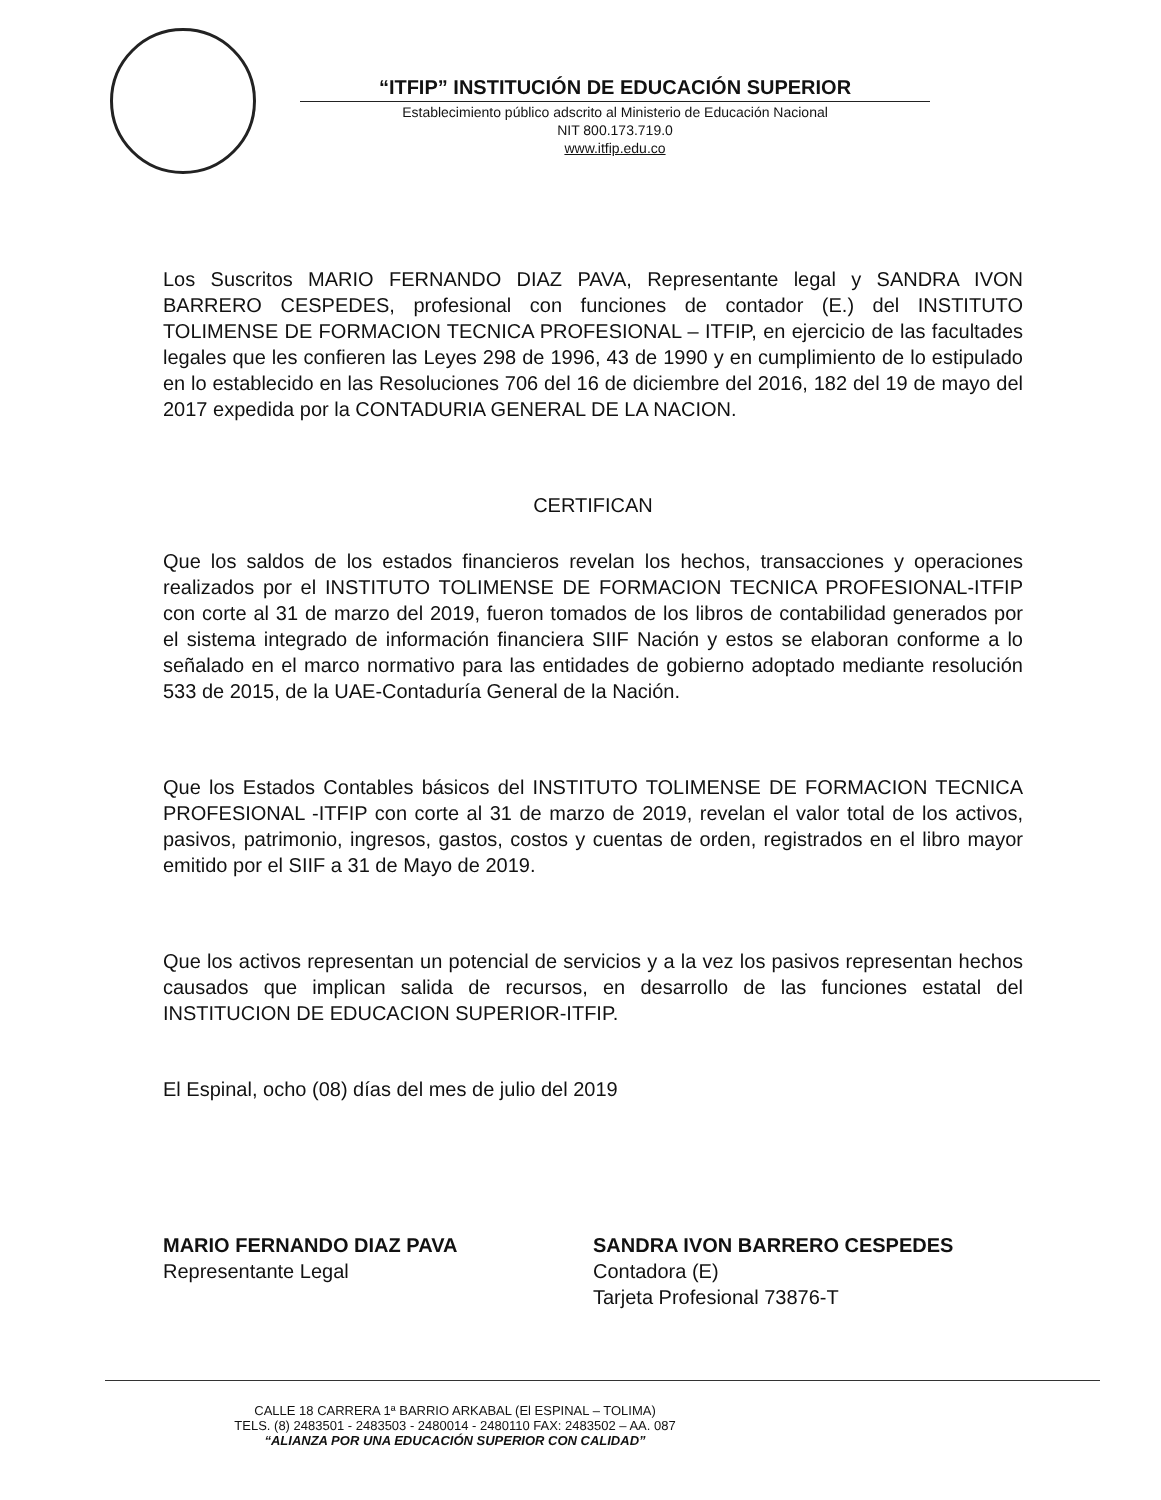“ITFIP” INSTITUCIÓN DE EDUCACIÓN SUPERIOR
Establecimiento público adscrito al Ministerio de Educación Nacional
NIT 800.173.719.0
www.itfip.edu.co
Los Suscritos MARIO FERNANDO DIAZ PAVA, Representante legal y SANDRA IVON BARRERO CESPEDES, profesional con funciones de contador (E.) del INSTITUTO TOLIMENSE DE FORMACION TECNICA PROFESIONAL – ITFIP, en ejercicio de las facultades legales que les confieren las Leyes 298 de 1996, 43 de 1990 y en cumplimiento de lo estipulado en lo establecido en las Resoluciones 706 del 16 de diciembre del 2016, 182 del 19 de mayo del 2017 expedida por la CONTADURIA GENERAL DE LA NACION.
CERTIFICAN
Que los saldos de los estados financieros revelan los hechos, transacciones y operaciones realizados por el INSTITUTO TOLIMENSE DE FORMACION TECNICA PROFESIONAL-ITFIP con corte al 31 de marzo del 2019, fueron tomados de los libros de contabilidad generados por el sistema integrado de información financiera SIIF Nación y estos se elaboran conforme a lo señalado en el marco normativo para las entidades de gobierno adoptado mediante resolución 533 de 2015, de la UAE-Contaduría General de la Nación.
Que los Estados Contables básicos del INSTITUTO TOLIMENSE DE FORMACION TECNICA PROFESIONAL -ITFIP con corte al 31 de marzo de 2019, revelan el valor total de los activos, pasivos, patrimonio, ingresos, gastos, costos y cuentas de orden, registrados en el libro mayor emitido por el SIIF a 31 de Mayo de 2019.
Que los activos representan un potencial de servicios y a la vez los pasivos representan hechos causados que implican salida de recursos, en desarrollo de las funciones estatal del INSTITUCION DE EDUCACION SUPERIOR-ITFIP.
El Espinal, ocho (08) días del mes de julio del 2019
MARIO FERNANDO DIAZ PAVA
Representante Legal
SANDRA IVON BARRERO CESPEDES
Contadora (E)
Tarjeta Profesional 73876-T
CALLE 18 CARRERA 1ª BARRIO ARKABAL (El ESPINAL – TOLIMA)
TELS. (8) 2483501 - 2483503 - 2480014 - 2480110 FAX: 2483502 – AA. 087
“ALIANZA POR UNA EDUCACIÓN SUPERIOR CON CALIDAD”